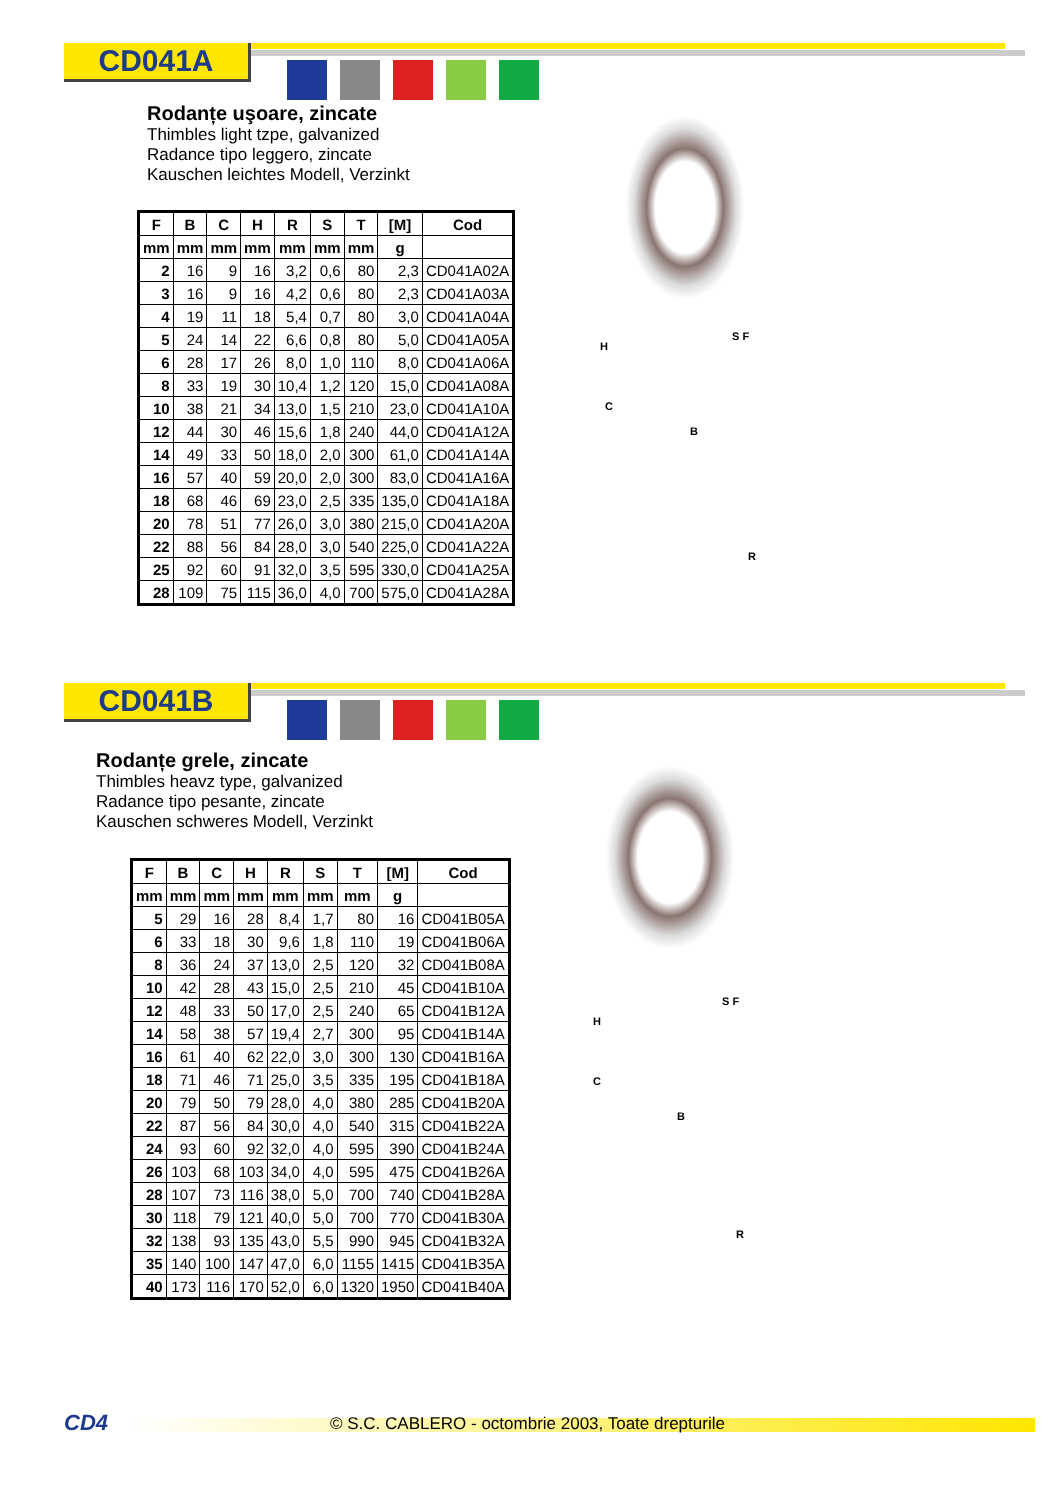CD041A
Rodanțe uşoare, zincate
Thimbles light tzpe, galvanized
Radance tipo leggero, zincate
Kauschen leichtes Modell, Verzinkt
| F | B | C | H | R | S | T | [M] | Cod |
| --- | --- | --- | --- | --- | --- | --- | --- | --- |
| mm | mm | mm | mm | mm | mm | mm | g | |
| 2 | 16 | 9 | 16 | 3,2 | 0,6 | 80 | 2,3 | CD041A02A |
| 3 | 16 | 9 | 16 | 4,2 | 0,6 | 80 | 2,3 | CD041A03A |
| 4 | 19 | 11 | 18 | 5,4 | 0,7 | 80 | 3,0 | CD041A04A |
| 5 | 24 | 14 | 22 | 6,6 | 0,8 | 80 | 5,0 | CD041A05A |
| 6 | 28 | 17 | 26 | 8,0 | 1,0 | 110 | 8,0 | CD041A06A |
| 8 | 33 | 19 | 30 | 10,4 | 1,2 | 120 | 15,0 | CD041A08A |
| 10 | 38 | 21 | 34 | 13,0 | 1,5 | 210 | 23,0 | CD041A10A |
| 12 | 44 | 30 | 46 | 15,6 | 1,8 | 240 | 44,0 | CD041A12A |
| 14 | 49 | 33 | 50 | 18,0 | 2,0 | 300 | 61,0 | CD041A14A |
| 16 | 57 | 40 | 59 | 20,0 | 2,0 | 300 | 83,0 | CD041A16A |
| 18 | 68 | 46 | 69 | 23,0 | 2,5 | 335 | 135,0 | CD041A18A |
| 20 | 78 | 51 | 77 | 26,0 | 3,0 | 380 | 215,0 | CD041A20A |
| 22 | 88 | 56 | 84 | 28,0 | 3,0 | 540 | 225,0 | CD041A22A |
| 25 | 92 | 60 | 91 | 32,0 | 3,5 | 595 | 330,0 | CD041A25A |
| 28 | 109 | 75 | 115 | 36,0 | 4,0 | 700 | 575,0 | CD041A28A |
H
C
B
S F
R
CD041B
Rodanțe grele, zincate
Thimbles heavz type, galvanized
Radance tipo pesante, zincate
Kauschen schweres Modell, Verzinkt
| F | B | C | H | R | S | T | [M] | Cod |
| --- | --- | --- | --- | --- | --- | --- | --- | --- |
| mm | mm | mm | mm | mm | mm | mm | g | |
| 5 | 29 | 16 | 28 | 8,4 | 1,7 | 80 | 16 | CD041B05A |
| 6 | 33 | 18 | 30 | 9,6 | 1,8 | 110 | 19 | CD041B06A |
| 8 | 36 | 24 | 37 | 13,0 | 2,5 | 120 | 32 | CD041B08A |
| 10 | 42 | 28 | 43 | 15,0 | 2,5 | 210 | 45 | CD041B10A |
| 12 | 48 | 33 | 50 | 17,0 | 2,5 | 240 | 65 | CD041B12A |
| 14 | 58 | 38 | 57 | 19,4 | 2,7 | 300 | 95 | CD041B14A |
| 16 | 61 | 40 | 62 | 22,0 | 3,0 | 300 | 130 | CD041B16A |
| 18 | 71 | 46 | 71 | 25,0 | 3,5 | 335 | 195 | CD041B18A |
| 20 | 79 | 50 | 79 | 28,0 | 4,0 | 380 | 285 | CD041B20A |
| 22 | 87 | 56 | 84 | 30,0 | 4,0 | 540 | 315 | CD041B22A |
| 24 | 93 | 60 | 92 | 32,0 | 4,0 | 595 | 390 | CD041B24A |
| 26 | 103 | 68 | 103 | 34,0 | 4,0 | 595 | 475 | CD041B26A |
| 28 | 107 | 73 | 116 | 38,0 | 5,0 | 700 | 740 | CD041B28A |
| 30 | 118 | 79 | 121 | 40,0 | 5,0 | 700 | 770 | CD041B30A |
| 32 | 138 | 93 | 135 | 43,0 | 5,5 | 990 | 945 | CD041B32A |
| 35 | 140 | 100 | 147 | 47,0 | 6,0 | 1155 | 1415 | CD041B35A |
| 40 | 173 | 116 | 170 | 52,0 | 6,0 | 1320 | 1950 | CD041B40A |
H
C
B
S F
R
CD4
© S.C. CABLERO - octombrie 2003, Toate drepturile